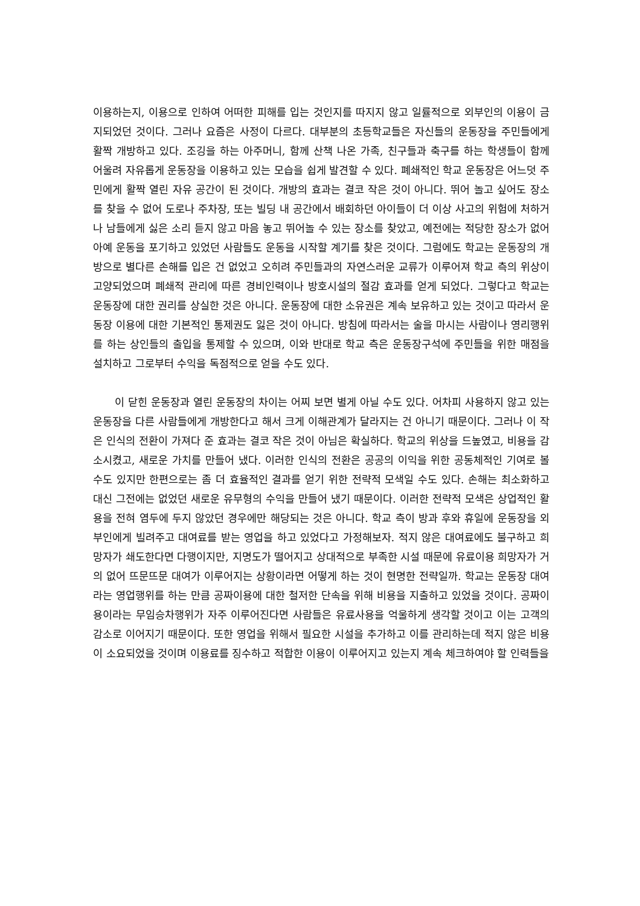이용하는지, 이용으로 인하여 어떠한 피해를 입는 것인지를 따지지 않고 일률적으로 외부인의 이용이 금지되었던 것이다. 그러나 요즘은 사정이 다르다. 대부분의 초등학교들은 자신들의 운동장을 주민들에게 활짝 개방하고 있다. 조깅을 하는 아주머니, 함께 산책 나온 가족, 친구들과 축구를 하는 학생들이 함께 어울려 자유롭게 운동장을 이용하고 있는 모습을 쉽게 발견할 수 있다. 폐쇄적인 학교 운동장은 어느덧 주민에게 활짝 열린 자유 공간이 된 것이다. 개방의 효과는 결코 작은 것이 아니다. 뛰어 놀고 싶어도 장소를 찾을 수 없어 도로나 주차장, 또는 빌딩 내 공간에서 배회하던 아이들이 더 이상 사고의 위험에 처하거나 남들에게 싫은 소리 듣지 않고 마음 놓고 뛰어놀 수 있는 장소를 찾았고, 예전에는 적당한 장소가 없어 아예 운동을 포기하고 있었던 사람들도 운동을 시작할 계기를 찾은 것이다. 그럼에도 학교는 운동장의 개방으로 별다른 손해를 입은 건 없었고 오히려 주민들과의 자연스러운 교류가 이루어져 학교 측의 위상이 고양되었으며 폐쇄적 관리에 따른 경비인력이나 방호시설의 절감 효과를 얻게 되었다. 그렇다고 학교는 운동장에 대한 권리를 상실한 것은 아니다. 운동장에 대한 소유권은 계속 보유하고 있는 것이고 따라서 운동장 이용에 대한 기본적인 통제권도 잃은 것이 아니다. 방침에 따라서는 술을 마시는 사람이나 영리행위를 하는 상인들의 출입을 통제할 수 있으며, 이와 반대로 학교 측은 운동장구석에 주민들을 위한 매점을 설치하고 그로부터 수익을 독점적으로 얻을 수도 있다.
이 닫힌 운동장과 열린 운동장의 차이는 어찌 보면 별게 아닐 수도 있다. 어차피 사용하지 않고 있는 운동장을 다른 사람들에게 개방한다고 해서 크게 이해관계가 달라지는 건 아니기 때문이다. 그러나 이 작은 인식의 전환이 가져다 준 효과는 결코 작은 것이 아님은 확실하다. 학교의 위상을 드높였고, 비용을 감소시켰고, 새로운 가치를 만들어 냈다. 이러한 인식의 전환은 공공의 이익을 위한 공동체적인 기여로 볼 수도 있지만 한편으로는 좀 더 효율적인 결과를 얻기 위한 전략적 모색일 수도 있다. 손해는 최소화하고 대신 그전에는 없었던 새로운 유무형의 수익을 만들어 냈기 때문이다. 이러한 전략적 모색은 상업적인 활용을 전혀 염두에 두지 않았던 경우에만 해당되는 것은 아니다. 학교 측이 방과 후와 휴일에 운동장을 외부인에게 빌려주고 대여료를 받는 영업을 하고 있었다고 가정해보자. 적지 않은 대여료에도 불구하고 희망자가 쇄도한다면 다행이지만, 지명도가 떨어지고 상대적으로 부족한 시설 때문에 유료이용 희망자가 거의 없어 뜨문뜨문 대여가 이루어지는 상황이라면 어떻게 하는 것이 현명한 전략일까. 학교는 운동장 대여라는 영업행위를 하는 만큼 공짜이용에 대한 철저한 단속을 위해 비용을 지출하고 있었을 것이다. 공짜이용이라는 무임승차행위가 자주 이루어진다면 사람들은 유료사용을 억울하게 생각할 것이고 이는 고객의 감소로 이어지기 때문이다. 또한 영업을 위해서 필요한 시설을 추가하고 이를 관리하는데 적지 않은 비용이 소요되었을 것이며 이용료를 징수하고 적합한 이용이 이루어지고 있는지 계속 체크하여야 할 인력들을